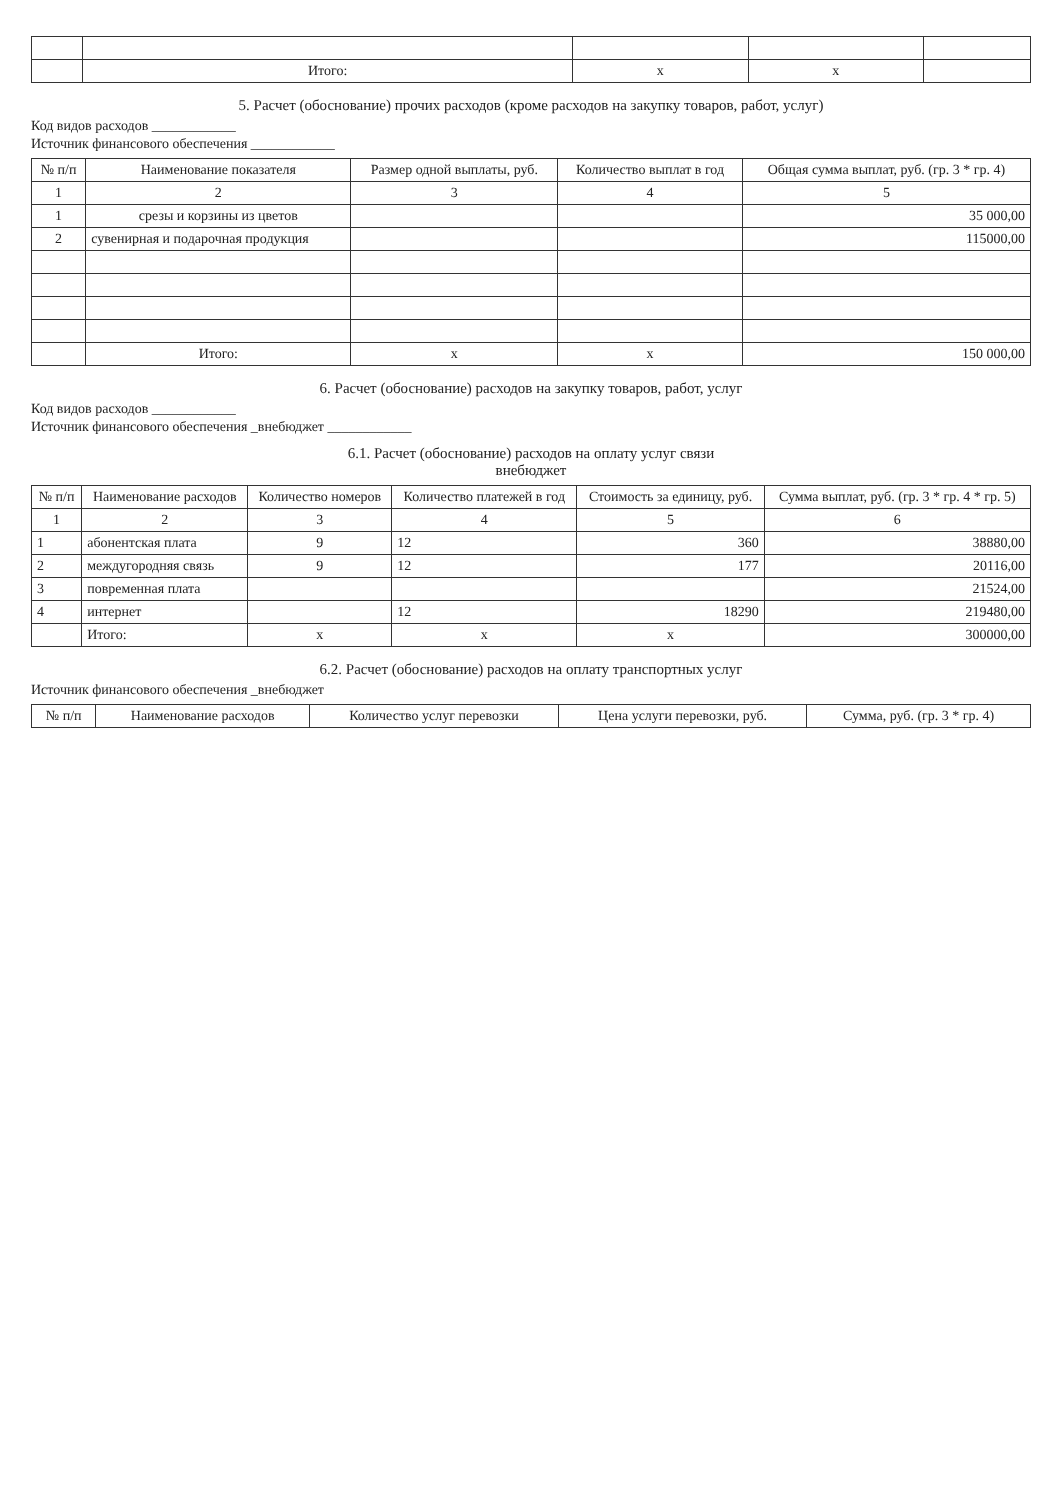| | Итого: | x | x | |
5. Расчет (обоснование) прочих расходов (кроме расходов на закупку товаров, работ, услуг)
Код видов расходов ____________
Источник финансового обеспечения ____________
| № п/п | Наименование показателя | Размер одной выплаты, руб. | Количество выплат в год | Общая сумма выплат, руб. (гр. 3 * гр. 4) |
| --- | --- | --- | --- | --- |
| 1 | 2 | 3 | 4 | 5 |
| 1 | срезы и корзины из цветов | | | 35 000,00 |
| 2 | сувенирная и подарочная продукция | | | 115000,00 |
| | Итого: | x | x | 150 000,00 |
6. Расчет (обоснование) расходов на закупку товаров, работ, услуг
Код видов расходов ____________
Источник финансового обеспечения _внебюджет ____________
6.1. Расчет (обоснование) расходов на оплату услуг связи
внебюджет
| № п/п | Наименование расходов | Количество номеров | Количество платежей в год | Стоимость за единицу, руб. | Сумма выплат, руб. (гр. 3 * гр. 4 * гр. 5) |
| --- | --- | --- | --- | --- | --- |
| 1 | 2 | 3 | 4 | 5 | 6 |
| 1 | абонентская плата | 9 | 12 | 360 | 38880,00 |
| 2 | междугородняя связь | 9 | 12 | 177 | 20116,00 |
| 3 | повременная плата | | | | 21524,00 |
| 4 | интернет | | 12 | 18290 | 219480,00 |
| | Итого: | x | x | x | 300000,00 |
6.2. Расчет (обоснование) расходов на оплату транспортных услуг
Источник финансового обеспечения _внебюджет
| № п/п | Наименование расходов | Количество услуг перевозки | Цена услуги перевозки, руб. | Сумма, руб. (гр. 3 * гр. 4) |
| --- | --- | --- | --- | --- |